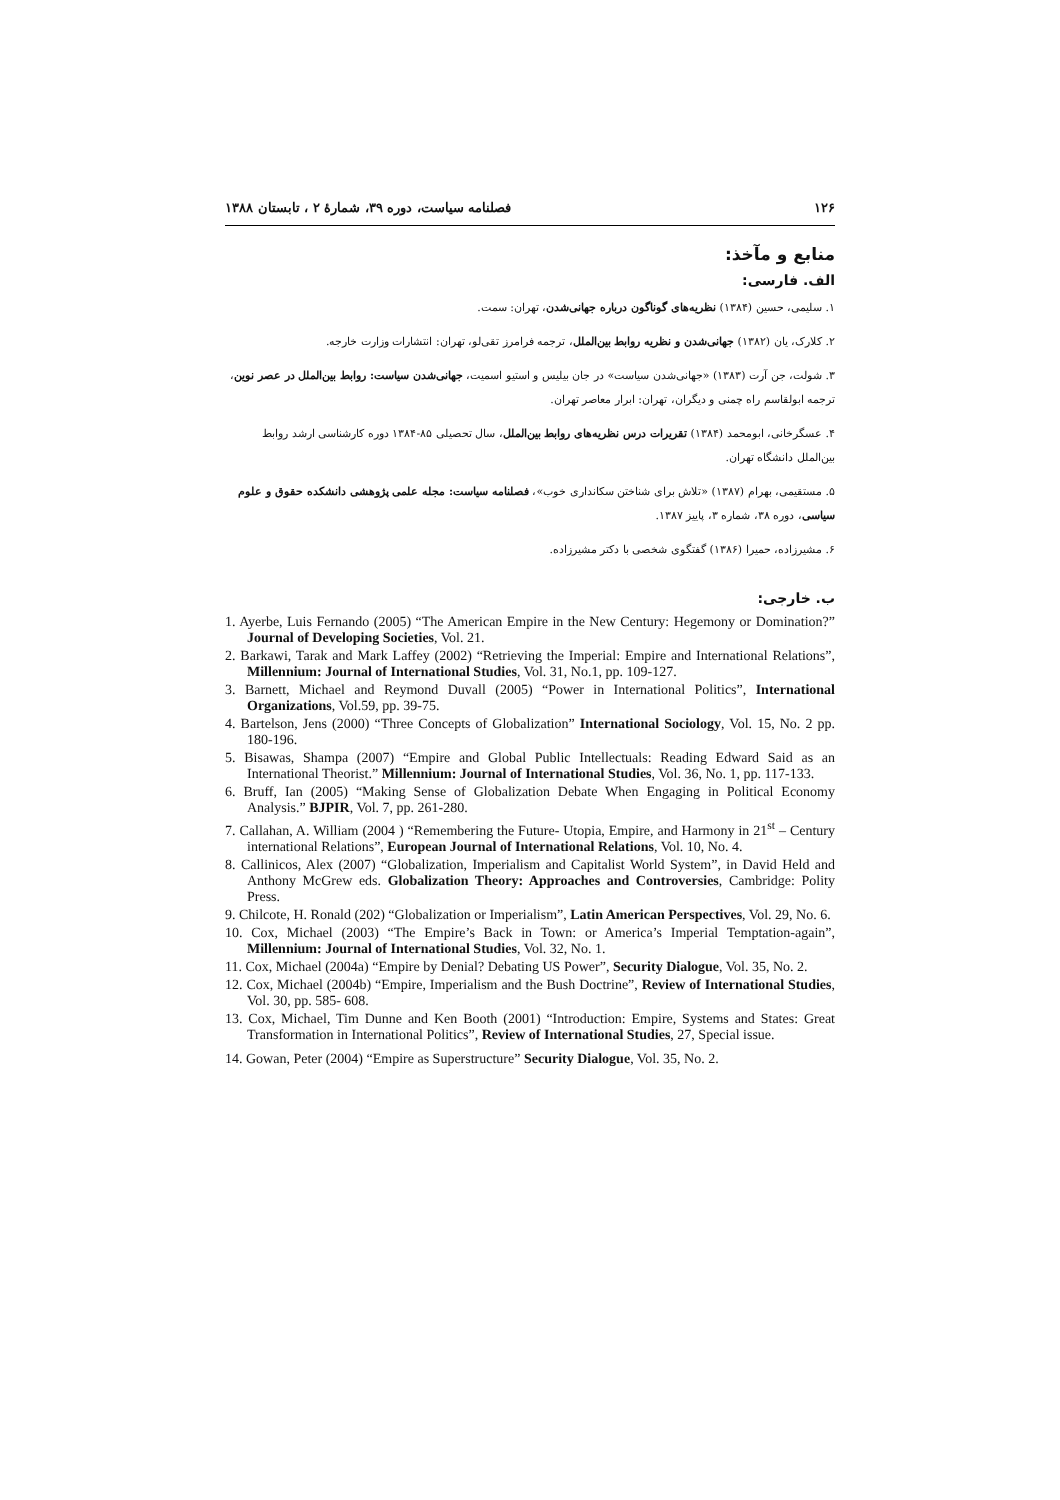۱۲۶ فصلنامه سیاست، دوره ۳۹، شمارهٔ ۲ ، تابستان ۱۳۸۸
منابع و مآخذ:
الف. فارسی:
۱. سلیمی، حسین (۱۳۸۴) نظریه‌های گوناگون درباره جهانی‌شدن، تهران: سمت.
۲. کلارک، یان (۱۳۸۲) جهانی‌شدن و نظریه روابط بین‌الملل، ترجمه فرامرز تقی‌لو، تهران: انتشارات وزارت خارجه.
۳. شولت، جن آرت (۱۳۸۳) «جهانی‌شدن سیاست» در جان بیلیس و استیو اسمیت، جهانی‌شدن سیاست: روابط بین‌الملل در عصر نوین، ترجمه ابولقاسم راه چمنی و دیگران، تهران: ابرار معاصر تهران.
۴. عسگرخانی، ابومحمد (۱۳۸۴) تقریرات درس نظریه‌های روابط بین‌الملل، سال تحصیلی ۸۵-۱۳۸۴ دوره کارشناسی ارشد روابط بین‌الملل دانشگاه تهران.
۵. مستقیمی، بهرام (۱۳۸۷) «تلاش برای شناختن سکانداری خوب»، فصلنامه سیاست: مجله علمی پژوهشی دانشکده حقوق و علوم سیاسی، دوره ۳۸، شماره ۳، پاییز ۱۳۸۷.
۶. مشیرزاده، حمیرا (۱۳۸۶) گفتگوی شخصی با دکتر مشیرزاده.
ب. خارجی:
1. Ayerbe, Luis Fernando (2005) “The American Empire in the New Century: Hegemony or Domination?” Journal of Developing Societies, Vol. 21.
2. Barkawi, Tarak and Mark Laffey (2002) “Retrieving the Imperial: Empire and International Relations”, Millennium: Journal of International Studies, Vol. 31, No.1, pp. 109-127.
3. Barnett, Michael and Reymond Duvall (2005) “Power in International Politics”, International Organizations, Vol.59, pp. 39-75.
4. Bartelson, Jens (2000) “Three Concepts of Globalization” International Sociology, Vol. 15, No. 2 pp. 180-196.
5. Bisawas, Shampa (2007) “Empire and Global Public Intellectuals: Reading Edward Said as an International Theorist.” Millennium: Journal of International Studies, Vol. 36, No. 1, pp. 117-133.
6. Bruff, Ian (2005) “Making Sense of Globalization Debate When Engaging in Political Economy Analysis.” BJPIR, Vol. 7, pp. 261-280.
7. Callahan, A. William (2004 ) “Remembering the Future- Utopia, Empire, and Harmony in 21<sup>st</sup> – Century international Relations”, European Journal of International Relations, Vol. 10, No. 4.
8. Callinicos, Alex (2007) “Globalization, Imperialism and Capitalist World System”, in David Held and Anthony McGrew eds. Globalization Theory: Approaches and Controversies, Cambridge: Polity Press.
9. Chilcote, H. Ronald (202) “Globalization or Imperialism”, Latin American Perspectives, Vol. 29, No. 6.
10. Cox, Michael (2003) “The Empire’s Back in Town: or America’s Imperial Temptation-again”, Millennium: Journal of International Studies, Vol. 32, No. 1.
11. Cox, Michael (2004a) “Empire by Denial? Debating US Power”, Security Dialogue, Vol. 35, No. 2.
12. Cox, Michael (2004b) “Empire, Imperialism and the Bush Doctrine”, Review of International Studies, Vol. 30, pp. 585- 608.
13. Cox, Michael, Tim Dunne and Ken Booth (2001) “Introduction: Empire, Systems and States: Great Transformation in International Politics”, Review of International Studies, 27, Special issue.
14. Gowan, Peter (2004) “Empire as Superstructure” Security Dialogue, Vol. 35, No. 2.